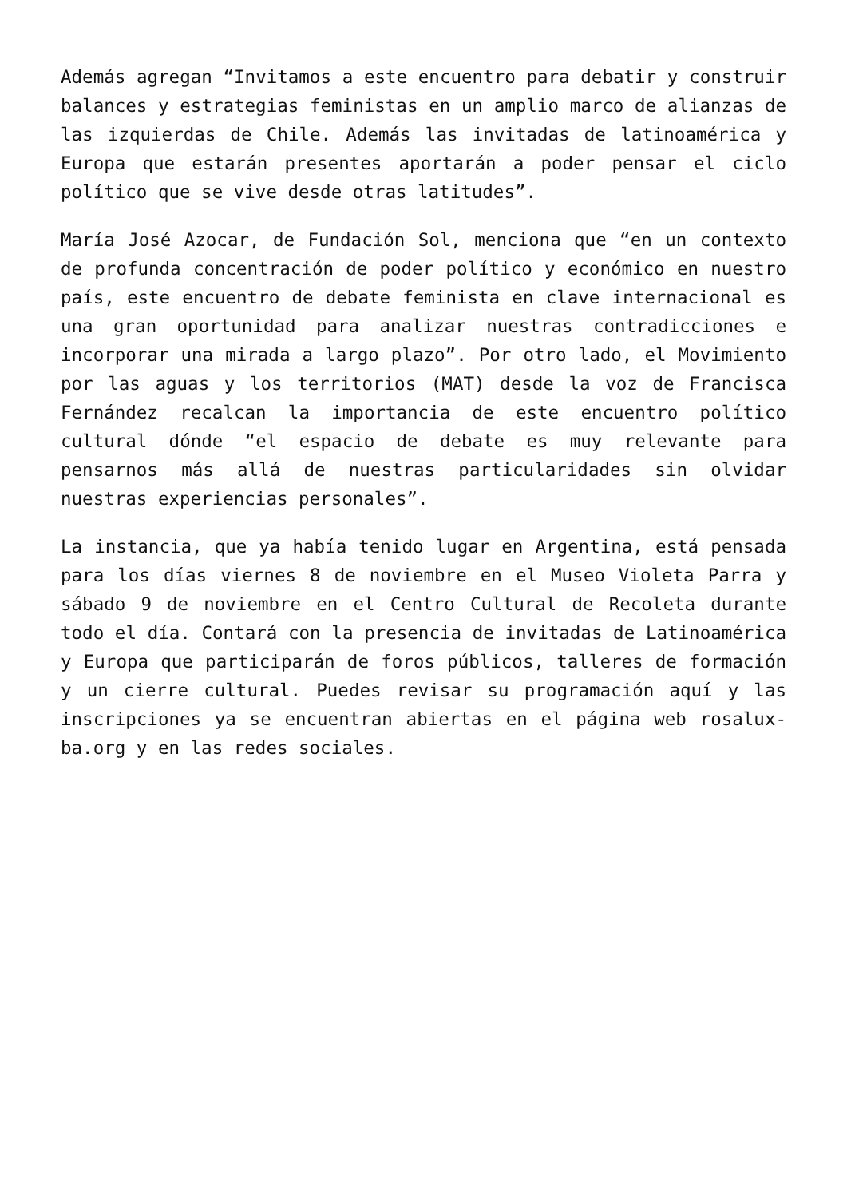Además agregan “Invitamos a este encuentro para debatir y construir balances y estrategias feministas en un amplio marco de alianzas de las izquierdas de Chile. Además las invitadas de latinoamérica y Europa que estarán presentes aportarán a poder pensar el ciclo político que se vive desde otras latitudes”.
María José Azocar, de Fundación Sol, menciona que “en un contexto de profunda concentración de poder político y económico en nuestro país, este encuentro de debate feminista en clave internacional es una gran oportunidad para analizar nuestras contradicciones e incorporar una mirada a largo plazo”. Por otro lado, el Movimiento por las aguas y los territorios (MAT) desde la voz de Francisca Fernández recalcan la importancia de este encuentro político cultural dónde “el espacio de debate es muy relevante para pensarnos más allá de nuestras particularidades sin olvidar nuestras experiencias personales”.
La instancia, que ya había tenido lugar en Argentina, está pensada para los días viernes 8 de noviembre en el Museo Violeta Parra y sábado 9 de noviembre en el Centro Cultural de Recoleta durante todo el día. Contará con la presencia de invitadas de Latinoamérica y Europa que participarán de foros públicos, talleres de formación y un cierre cultural. Puedes revisar su programación aquí y las inscripciones ya se encuentran abiertas en el página web rosalux-ba.org y en las redes sociales.